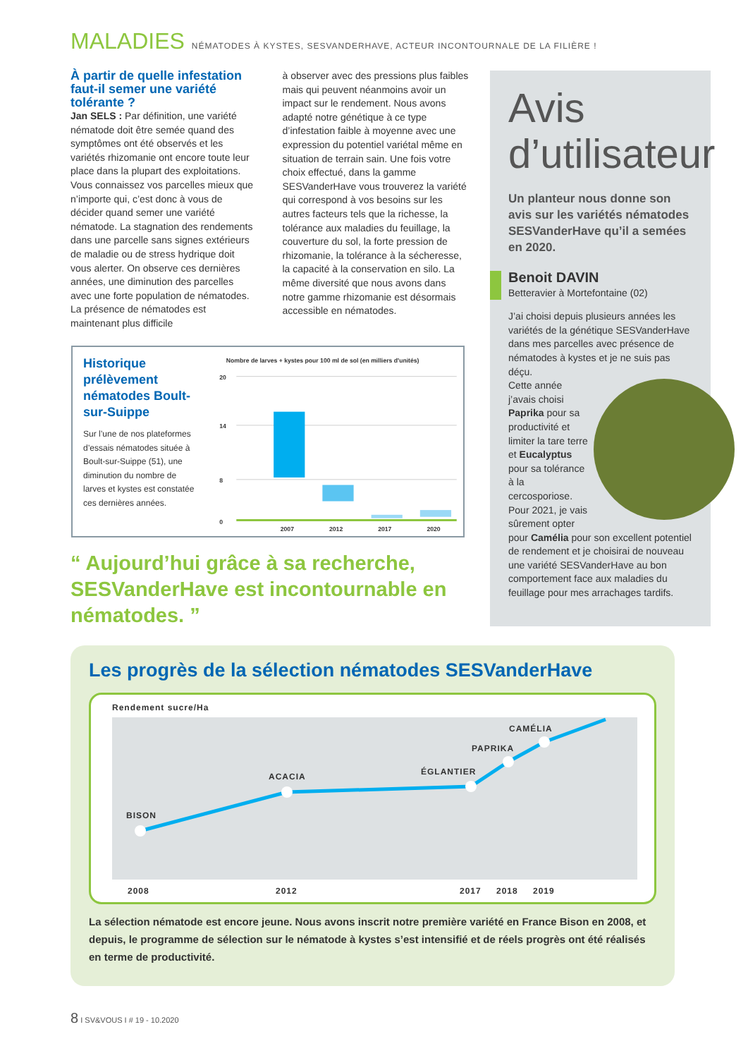MALADIES NÉMATODES À KYSTES, SESVANDERHAVE, ACTEUR INCONTOURNALE DE LA FILIÈRE !
À partir de quelle infestation faut-il semer une variété tolérante ?
Jan SELS : Par définition, une variété nématode doit être semée quand des symptômes ont été observés et les variétés rhizomanie ont encore toute leur place dans la plupart des exploitations. Vous connaissez vos parcelles mieux que n’importe qui, c’est donc à vous de décider quand semer une variété nématode. La stagnation des rendements dans une parcelle sans signes extérieurs de maladie ou de stress hydrique doit vous alerter. On observe ces dernières années, une diminution des parcelles avec une forte population de nématodes. La présence de nématodes est maintenant plus difficile
à observer avec des pressions plus faibles mais qui peuvent néanmoins avoir un impact sur le rendement. Nous avons adapté notre génétique à ce type d’infestation faible à moyenne avec une expression du potentiel variétal même en situation de terrain sain. Une fois votre choix effectué, dans la gamme SESVanderHave vous trouverez la variété qui correspond à vos besoins sur les autres facteurs tels que la richesse, la tolérance aux maladies du feuillage, la couverture du sol, la forte pression de rhizomanie, la tolérance à la sécheresse, la capacité à la conservation en silo. La même diversité que nous avons dans notre gamme rhizomanie est désormais accessible en nématodes.
Historique prélèvement nématodes Boult-sur-Suippe
Sur l’une de nos plateformes d’essais nématodes située à Boult-sur-Suippe (51), une diminution du nombre de larves et kystes est constatée ces dernières années.
Nombre de larves + kystes pour 100 ml de sol (en milliers d'unités)
20
14
8
0
2007
2012
2017
2020
“ Aujourd’hui grâce à sa recherche, SESVanderHave est incontournable en nématodes. ”
Avis
d’utilisateur
Un planteur nous donne son avis sur les variétés nématodes SESVanderHave qu’il a semées en 2020.
Benoit DAVIN
Betteravier à Mortefontaine (02)
J’ai choisi depuis plusieurs années les variétés de la génétique SESVanderHave dans mes parcelles avec présence de nématodes à kystes et je ne suis pas déçu.
Cette année j’avais choisi Paprika pour sa productivité et limiter la tare terre et Eucalyptus pour sa tolérance à la cercosporiose. Pour 2021, je vais sûrement opter pour Camélia pour son excellent potentiel de rendement et je choisirai de nouveau une variété SESVanderHave au bon comportement face aux maladies du feuillage pour mes arrachages tardifs.
Les progrès de la sélection nématodes SESVanderHave
Rendement sucre/Ha
BISON
ACACIA
ÉGLANTIER
PAPRIKA
CAMÉLIA
2008
2012
2017
2018
2019
La sélection nématode est encore jeune. Nous avons inscrit notre première variété en France Bison en 2008, et depuis, le programme de sélection sur le nématode à kystes s’est intensifié et de réels progrès ont été réalisés en terme de productivité.
8 I SV&VOUS I # 19 - 10.2020